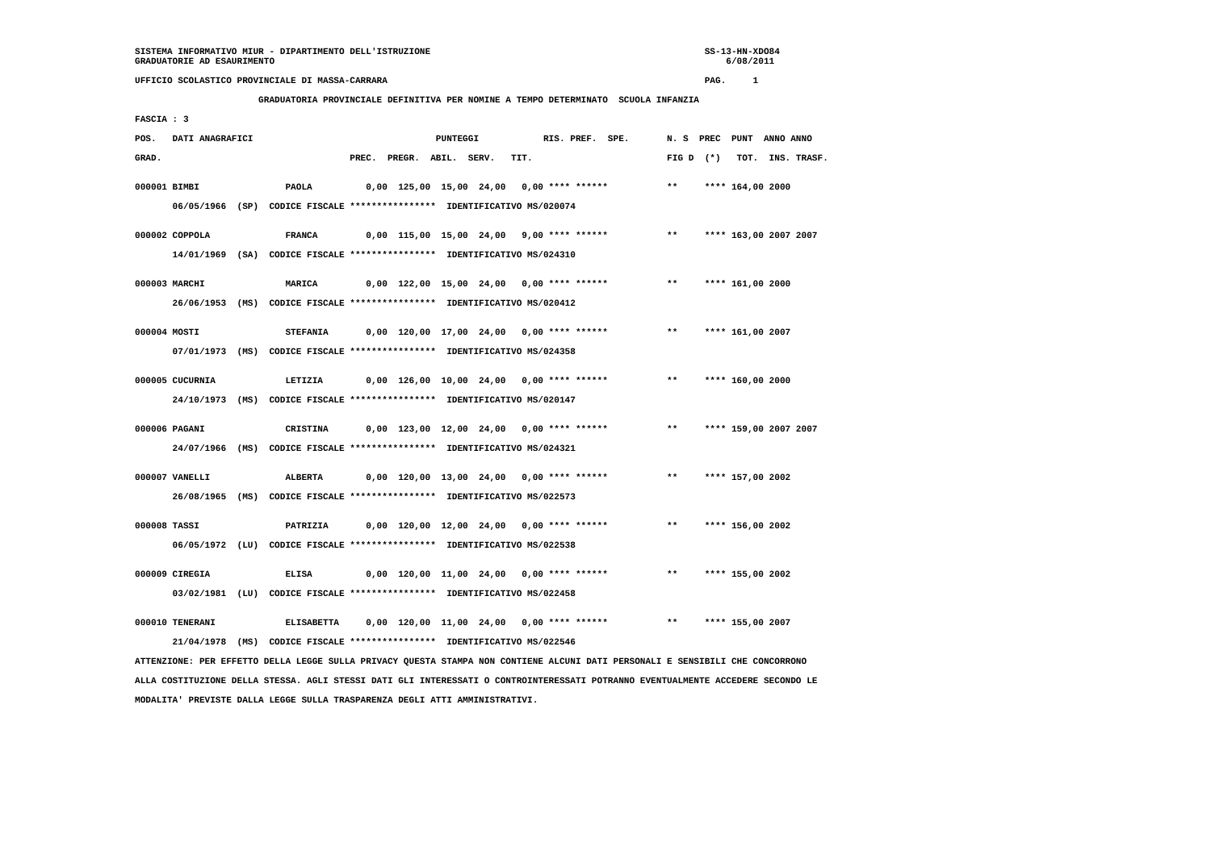SISTEMA INFORMATIVO MIUR - DIPARTIMENTO DELL'ISTRUZIONE                                                   SS-13-HN-XDO84
GRADUATORIE AD ESAURIMENTO                                                                                    6/08/2011

UFFICIO SCOLASTICO PROVINCIALE DI MASSA-CARRARA                                                           PAG.     1

                       GRADUATORIA PROVINCIALE DEFINITIVA PER NOMINE A TEMPO DETERMINATO  SCUOLA INFANZIA

FASCIA : 3

POS.   DATI ANAGRAFICI                                  PUNTEGGI            RIS. PREF.  SPE.       N. S  PREC  PUNT  ANNO ANNO

GRAD.                                   PREC.  PREGR.  ABIL.  SERV.   TIT.                         FIG D  (*)   TOT.  INS. TRASF.


000001 BIMBI                PAOLA          0,00  125,00  15,00  24,00   0,00 **** ******           **     **** 164,00 2000

       06/05/1966  (SP)  CODICE FISCALE ****************  IDENTIFICATIVO MS/020074


000002 COPPOLA              FRANCA         0,00  115,00  15,00  24,00   9,00 **** ******           **     **** 163,00 2007 2007

       14/01/1969  (SA)  CODICE FISCALE ****************  IDENTIFICATIVO MS/024310


000003 MARCHI               MARICA         0,00  122,00  15,00  24,00   0,00 **** ******           **     **** 161,00 2000

       26/06/1953  (MS)  CODICE FISCALE ****************  IDENTIFICATIVO MS/020412


000004 MOSTI                STEFANIA       0,00  120,00  17,00  24,00   0,00 **** ******           **     **** 161,00 2007

       07/01/1973  (MS)  CODICE FISCALE ****************  IDENTIFICATIVO MS/024358


000005 CUCURNIA             LETIZIA        0,00  126,00  10,00  24,00   0,00 **** ******           **     **** 160,00 2000

       24/10/1973  (MS)  CODICE FISCALE ****************  IDENTIFICATIVO MS/020147


000006 PAGANI               CRISTINA       0,00  123,00  12,00  24,00   0,00 **** ******           **     **** 159,00 2007 2007

       24/07/1966  (MS)  CODICE FISCALE ****************  IDENTIFICATIVO MS/024321


000007 VANELLI              ALBERTA        0,00  120,00  13,00  24,00   0,00 **** ******           **     **** 157,00 2002

       26/08/1965  (MS)  CODICE FISCALE ****************  IDENTIFICATIVO MS/022573


000008 TASSI                PATRIZIA       0,00  120,00  12,00  24,00   0,00 **** ******           **     **** 156,00 2002

       06/05/1972  (LU)  CODICE FISCALE ****************  IDENTIFICATIVO MS/022538


000009 CIREGIA              ELISA          0,00  120,00  11,00  24,00   0,00 **** ******           **     **** 155,00 2002

       03/02/1981  (LU)  CODICE FISCALE ****************  IDENTIFICATIVO MS/022458


000010 TENERANI             ELISABETTA     0,00  120,00  11,00  24,00   0,00 **** ******           **     **** 155,00 2007

       21/04/1978  (MS)  CODICE FISCALE ****************  IDENTIFICATIVO MS/022546

ATTENZIONE: PER EFFETTO DELLA LEGGE SULLA PRIVACY QUESTA STAMPA NON CONTIENE ALCUNI DATI PERSONALI E SENSIBILI CHE CONCORRONO

ALLA COSTITUZIONE DELLA STESSA. AGLI STESSI DATI GLI INTERESSATI O CONTROINTERESSATI POTRANNO EVENTUALMENTE ACCEDERE SECONDO LE

MODALITA' PREVISTE DALLA LEGGE SULLA TRASPARENZA DEGLI ATTI AMMINISTRATIVI.